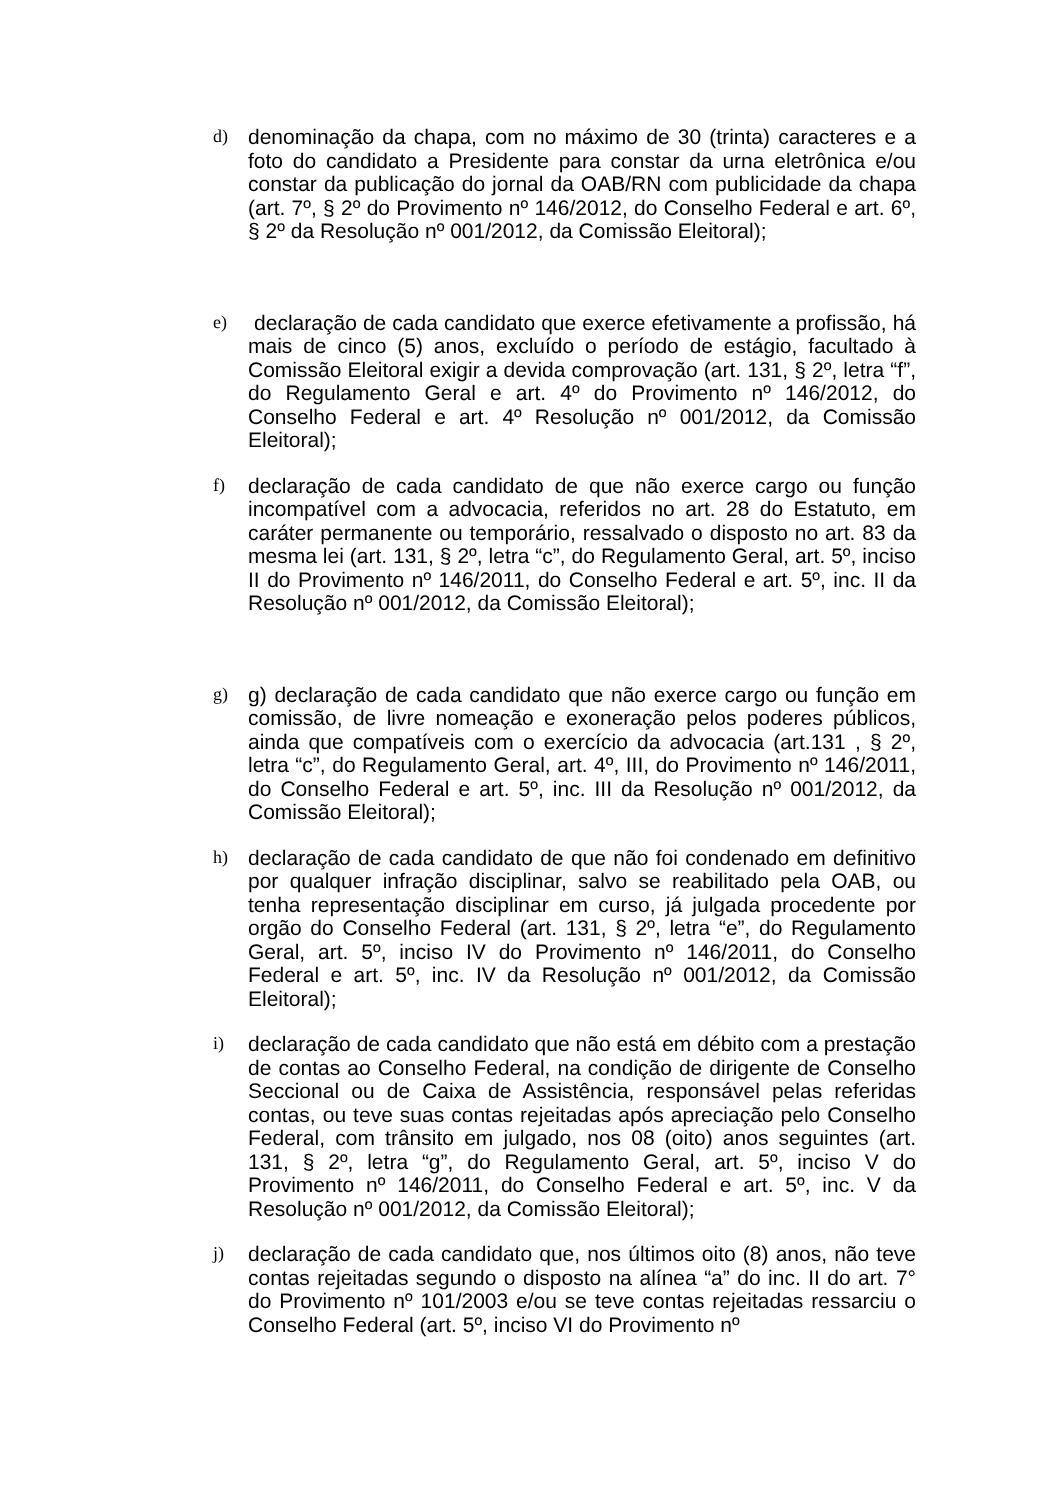d)
denominação da chapa, com no máximo de 30 (trinta) caracteres e a foto do candidato a Presidente para constar da urna eletrônica e/ou constar da publicação do jornal da OAB/RN com publicidade da chapa (art. 7º, § 2º do Provimento nº 146/2012, do Conselho Federal e art. 6º, § 2º da Resolução nº 001/2012, da Comissão Eleitoral);
e)
declaração de cada candidato que exerce efetivamente a profissão, há mais de cinco (5) anos, excluído o período de estágio, facultado à Comissão Eleitoral exigir a devida comprovação (art. 131, § 2º, letra “f”, do Regulamento Geral e art. 4º do Provimento nº 146/2012, do Conselho Federal e art. 4º Resolução nº 001/2012, da Comissão Eleitoral);
f)
declaração de cada candidato de que não exerce cargo ou função incompatível com a advocacia, referidos no art. 28 do Estatuto, em caráter permanente ou temporário, ressalvado o disposto no art. 83 da mesma lei (art. 131, § 2º, letra “c”, do Regulamento Geral, art. 5º, inciso II do Provimento nº 146/2011, do Conselho Federal e art. 5º, inc. II da Resolução nº 001/2012, da Comissão Eleitoral);
g)
g) declaração de cada candidato que não exerce cargo ou função em comissão, de livre nomeação e exoneração pelos poderes públicos, ainda que compatíveis com o exercício da advocacia (art.131 , § 2º, letra “c”, do Regulamento Geral, art. 4º, III, do Provimento nº 146/2011, do Conselho Federal e art. 5º, inc. III da Resolução nº 001/2012, da Comissão Eleitoral);
h)
declaração de cada candidato de que não foi condenado em definitivo por qualquer infração disciplinar, salvo se reabilitado pela OAB, ou tenha representação disciplinar em curso, já julgada procedente por orgão do Conselho Federal (art. 131, § 2º, letra “e”, do Regulamento Geral, art. 5º, inciso IV do Provimento nº 146/2011, do Conselho Federal e art. 5º, inc. IV da Resolução nº 001/2012, da Comissão Eleitoral);
i)
declaração de cada candidato que não está em débito com a prestação de contas ao Conselho Federal, na condição de dirigente de Conselho Seccional ou de Caixa de Assistência, responsável pelas referidas contas, ou teve suas contas rejeitadas após apreciação pelo Conselho Federal, com trânsito em julgado, nos 08 (oito) anos seguintes (art. 131, § 2º, letra “g”, do Regulamento Geral, art. 5º, inciso V do Provimento nº 146/2011, do Conselho Federal e art. 5º, inc. V da Resolução nº 001/2012, da Comissão Eleitoral);
j)
declaração de cada candidato que, nos últimos oito (8) anos, não teve contas rejeitadas segundo o disposto na alínea “a” do inc. II do art. 7° do Provimento nº 101/2003 e/ou se teve contas rejeitadas ressarciu o Conselho Federal (art. 5º, inciso VI do Provimento nº